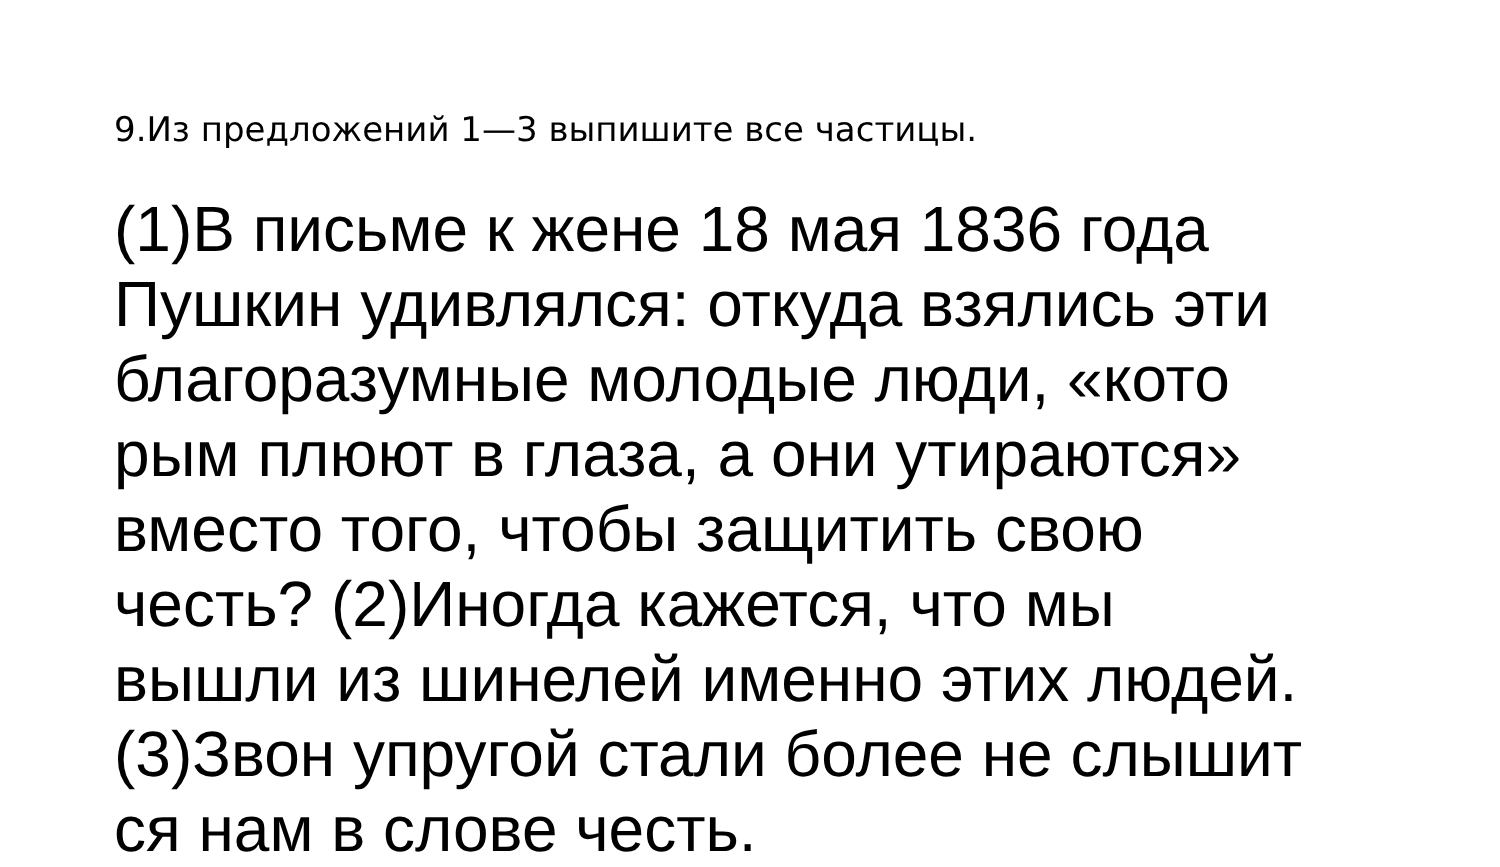9.Из предложений 1—3 выпишите все частицы.
(1)В письме к жене 18 мая 1836 года
Пушкин удивлялся: откуда взялись эти
благоразумные молодые люди, «кото
рым плюют в глаза, а они утираются»
вместо того, чтобы защитить свою
честь? (2)Иногда кажется, что мы
вышли из шинелей именно этих людей.
(3)Звон упругой стали более не слышит
ся нам в слове честь.